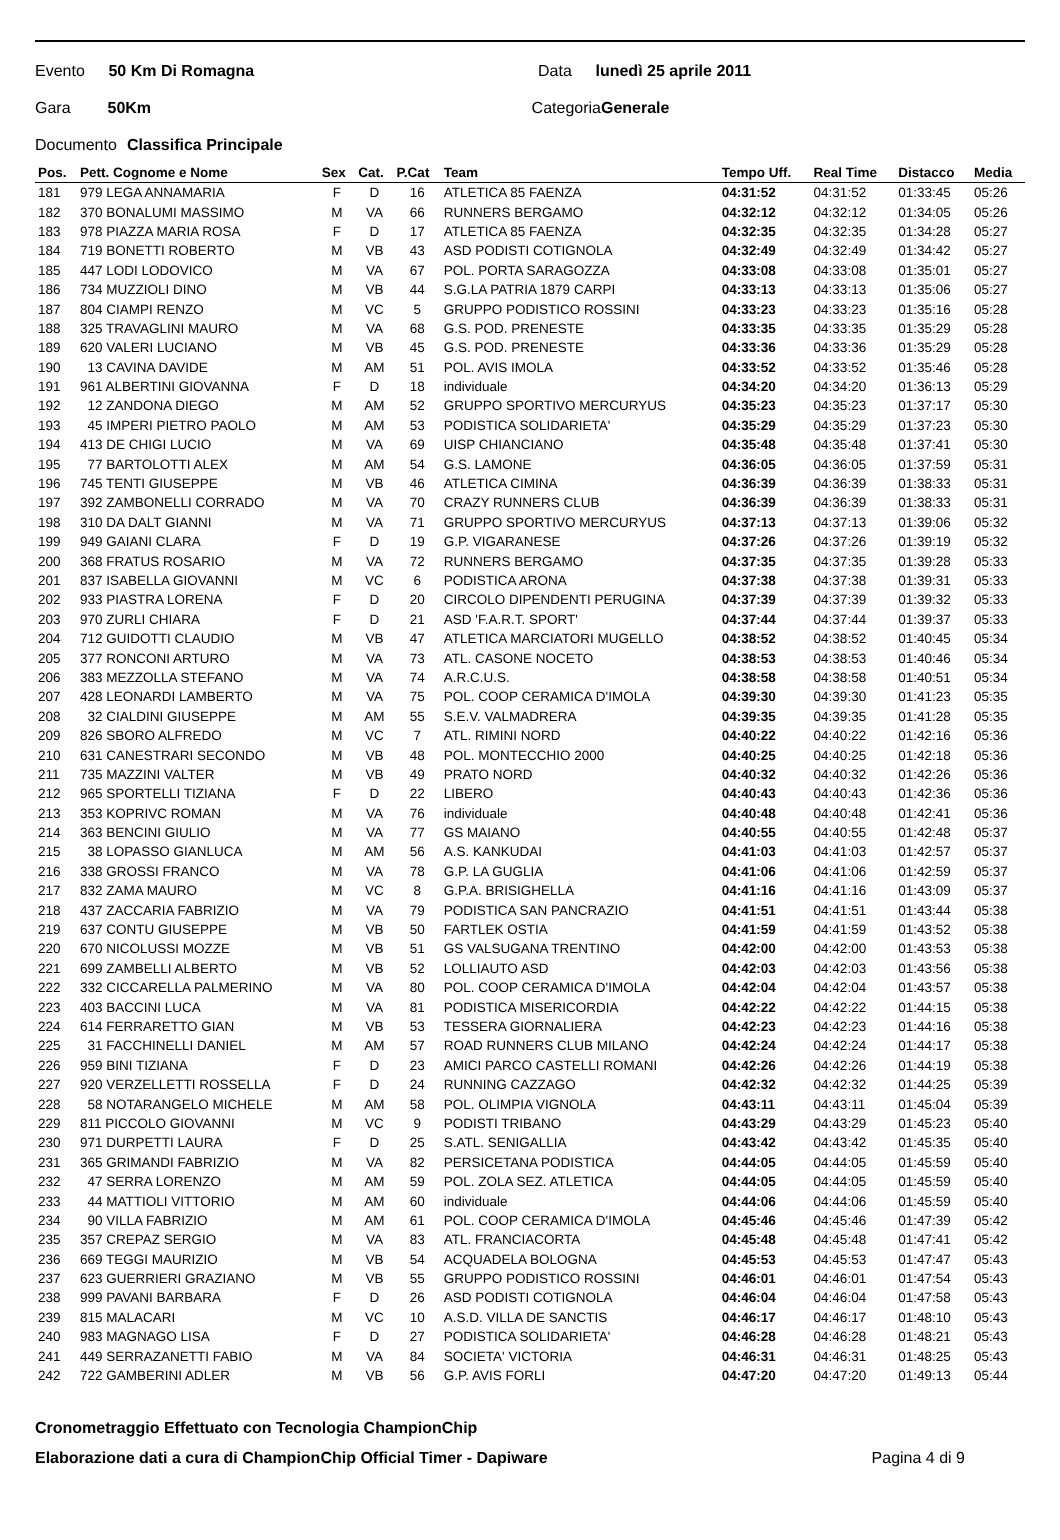Evento 50 Km Di Romagna Data lunedì 25 aprile 2011
Gara 50Km
Categoria
Generale
Documento Classifica Principale
| Pos. | Pett. Cognome e Nome | Sex | Cat. | P.Cat | Team | Tempo Uff. | Real Time | Distacco | Media |
| --- | --- | --- | --- | --- | --- | --- | --- | --- | --- |
| 181 | 979 LEGA ANNAMARIA | F | D | 16 | ATLETICA 85 FAENZA | 04:31:52 | 04:31:52 | 01:33:45 | 05:26 |
| 182 | 370 BONALUMI MASSIMO | M | VA | 66 | RUNNERS BERGAMO | 04:32:12 | 04:32:12 | 01:34:05 | 05:26 |
| 183 | 978 PIAZZA MARIA ROSA | F | D | 17 | ATLETICA 85 FAENZA | 04:32:35 | 04:32:35 | 01:34:28 | 05:27 |
| 184 | 719 BONETTI ROBERTO | M | VB | 43 | ASD PODISTI COTIGNOLA | 04:32:49 | 04:32:49 | 01:34:42 | 05:27 |
| 185 | 447 LODI LODOVICO | M | VA | 67 | POL. PORTA SARAGOZZA | 04:33:08 | 04:33:08 | 01:35:01 | 05:27 |
| 186 | 734 MUZZIOLI DINO | M | VB | 44 | S.G.LA PATRIA 1879 CARPI | 04:33:13 | 04:33:13 | 01:35:06 | 05:27 |
| 187 | 804 CIAMPI RENZO | M | VC | 5 | GRUPPO PODISTICO ROSSINI | 04:33:23 | 04:33:23 | 01:35:16 | 05:28 |
| 188 | 325 TRAVAGLINI MAURO | M | VA | 68 | G.S. POD. PRENESTE | 04:33:35 | 04:33:35 | 01:35:29 | 05:28 |
| 189 | 620 VALERI LUCIANO | M | VB | 45 | G.S. POD. PRENESTE | 04:33:36 | 04:33:36 | 01:35:29 | 05:28 |
| 190 | 13 CAVINA DAVIDE | M | AM | 51 | POL. AVIS IMOLA | 04:33:52 | 04:33:52 | 01:35:46 | 05:28 |
| 191 | 961 ALBERTINI GIOVANNA | F | D | 18 | individuale | 04:34:20 | 04:34:20 | 01:36:13 | 05:29 |
| 192 | 12 ZANDONA DIEGO | M | AM | 52 | GRUPPO SPORTIVO MERCURYUS | 04:35:23 | 04:35:23 | 01:37:17 | 05:30 |
| 193 | 45 IMPERI PIETRO PAOLO | M | AM | 53 | PODISTICA SOLIDARIETA' | 04:35:29 | 04:35:29 | 01:37:23 | 05:30 |
| 194 | 413 DE CHIGI LUCIO | M | VA | 69 | UISP CHIANCIANO | 04:35:48 | 04:35:48 | 01:37:41 | 05:30 |
| 195 | 77 BARTOLOTTI ALEX | M | AM | 54 | G.S. LAMONE | 04:36:05 | 04:36:05 | 01:37:59 | 05:31 |
| 196 | 745 TENTI GIUSEPPE | M | VB | 46 | ATLETICA CIMINA | 04:36:39 | 04:36:39 | 01:38:33 | 05:31 |
| 197 | 392 ZAMBONELLI CORRADO | M | VA | 70 | CRAZY RUNNERS CLUB | 04:36:39 | 04:36:39 | 01:38:33 | 05:31 |
| 198 | 310 DA DALT GIANNI | M | VA | 71 | GRUPPO SPORTIVO MERCURYUS | 04:37:13 | 04:37:13 | 01:39:06 | 05:32 |
| 199 | 949 GAIANI CLARA | F | D | 19 | G.P. VIGARANESE | 04:37:26 | 04:37:26 | 01:39:19 | 05:32 |
| 200 | 368 FRATUS ROSARIO | M | VA | 72 | RUNNERS BERGAMO | 04:37:35 | 04:37:35 | 01:39:28 | 05:33 |
| 201 | 837 ISABELLA GIOVANNI | M | VC | 6 | PODISTICA ARONA | 04:37:38 | 04:37:38 | 01:39:31 | 05:33 |
| 202 | 933 PIASTRA LORENA | F | D | 20 | CIRCOLO DIPENDENTI PERUGINA | 04:37:39 | 04:37:39 | 01:39:32 | 05:33 |
| 203 | 970 ZURLI CHIARA | F | D | 21 | ASD 'F.A.R.T. SPORT' | 04:37:44 | 04:37:44 | 01:39:37 | 05:33 |
| 204 | 712 GUIDOTTI CLAUDIO | M | VB | 47 | ATLETICA MARCIATORI MUGELLO | 04:38:52 | 04:38:52 | 01:40:45 | 05:34 |
| 205 | 377 RONCONI ARTURO | M | VA | 73 | ATL. CASONE NOCETO | 04:38:53 | 04:38:53 | 01:40:46 | 05:34 |
| 206 | 383 MEZZOLLA STEFANO | M | VA | 74 | A.R.C.U.S. | 04:38:58 | 04:38:58 | 01:40:51 | 05:34 |
| 207 | 428 LEONARDI LAMBERTO | M | VA | 75 | POL. COOP CERAMICA D'IMOLA | 04:39:30 | 04:39:30 | 01:41:23 | 05:35 |
| 208 | 32 CIALDINI GIUSEPPE | M | AM | 55 | S.E.V. VALMADRERA | 04:39:35 | 04:39:35 | 01:41:28 | 05:35 |
| 209 | 826 SBORO ALFREDO | M | VC | 7 | ATL. RIMINI NORD | 04:40:22 | 04:40:22 | 01:42:16 | 05:36 |
| 210 | 631 CANESTRARI SECONDO | M | VB | 48 | POL. MONTECCHIO 2000 | 04:40:25 | 04:40:25 | 01:42:18 | 05:36 |
| 211 | 735 MAZZINI VALTER | M | VB | 49 | PRATO NORD | 04:40:32 | 04:40:32 | 01:42:26 | 05:36 |
| 212 | 965 SPORTELLI TIZIANA | F | D | 22 | LIBERO | 04:40:43 | 04:40:43 | 01:42:36 | 05:36 |
| 213 | 353 KOPRIVC ROMAN | M | VA | 76 | individuale | 04:40:48 | 04:40:48 | 01:42:41 | 05:36 |
| 214 | 363 BENCINI GIULIO | M | VA | 77 | GS MAIANO | 04:40:55 | 04:40:55 | 01:42:48 | 05:37 |
| 215 | 38 LOPASSO GIANLUCA | M | AM | 56 | A.S. KANKUDAI | 04:41:03 | 04:41:03 | 01:42:57 | 05:37 |
| 216 | 338 GROSSI FRANCO | M | VA | 78 | G.P. LA GUGLIA | 04:41:06 | 04:41:06 | 01:42:59 | 05:37 |
| 217 | 832 ZAMA MAURO | M | VC | 8 | G.P.A. BRISIGHELLA | 04:41:16 | 04:41:16 | 01:43:09 | 05:37 |
| 218 | 437 ZACCARIA FABRIZIO | M | VA | 79 | PODISTICA SAN PANCRAZIO | 04:41:51 | 04:41:51 | 01:43:44 | 05:38 |
| 219 | 637 CONTU GIUSEPPE | M | VB | 50 | FARTLEK OSTIA | 04:41:59 | 04:41:59 | 01:43:52 | 05:38 |
| 220 | 670 NICOLUSSI MOZZE | M | VB | 51 | GS VALSUGANA TRENTINO | 04:42:00 | 04:42:00 | 01:43:53 | 05:38 |
| 221 | 699 ZAMBELLI ALBERTO | M | VB | 52 | LOLLIAUTO ASD | 04:42:03 | 04:42:03 | 01:43:56 | 05:38 |
| 222 | 332 CICCARELLA PALMERINO | M | VA | 80 | POL. COOP CERAMICA D'IMOLA | 04:42:04 | 04:42:04 | 01:43:57 | 05:38 |
| 223 | 403 BACCINI LUCA | M | VA | 81 | PODISTICA MISERICORDIA | 04:42:22 | 04:42:22 | 01:44:15 | 05:38 |
| 224 | 614 FERRARETTO GIAN | M | VB | 53 | TESSERA GIORNALIERA | 04:42:23 | 04:42:23 | 01:44:16 | 05:38 |
| 225 | 31 FACCHINELLI DANIEL | M | AM | 57 | ROAD RUNNERS CLUB MILANO | 04:42:24 | 04:42:24 | 01:44:17 | 05:38 |
| 226 | 959 BINI TIZIANA | F | D | 23 | AMICI PARCO CASTELLI ROMANI | 04:42:26 | 04:42:26 | 01:44:19 | 05:38 |
| 227 | 920 VERZELLETTI ROSSELLA | F | D | 24 | RUNNING CAZZAGO | 04:42:32 | 04:42:32 | 01:44:25 | 05:39 |
| 228 | 58 NOTARANGELO MICHELE | M | AM | 58 | POL. OLIMPIA VIGNOLA | 04:43:11 | 04:43:11 | 01:45:04 | 05:39 |
| 229 | 811 PICCOLO GIOVANNI | M | VC | 9 | PODISTI TRIBANO | 04:43:29 | 04:43:29 | 01:45:23 | 05:40 |
| 230 | 971 DURPETTI LAURA | F | D | 25 | S.ATL. SENIGALLIA | 04:43:42 | 04:43:42 | 01:45:35 | 05:40 |
| 231 | 365 GRIMANDI FABRIZIO | M | VA | 82 | PERSICETANA PODISTICA | 04:44:05 | 04:44:05 | 01:45:59 | 05:40 |
| 232 | 47 SERRA LORENZO | M | AM | 59 | POL. ZOLA SEZ. ATLETICA | 04:44:05 | 04:44:05 | 01:45:59 | 05:40 |
| 233 | 44 MATTIOLI VITTORIO | M | AM | 60 | individuale | 04:44:06 | 04:44:06 | 01:45:59 | 05:40 |
| 234 | 90 VILLA FABRIZIO | M | AM | 61 | POL. COOP CERAMICA D'IMOLA | 04:45:46 | 04:45:46 | 01:47:39 | 05:42 |
| 235 | 357 CREPAZ SERGIO | M | VA | 83 | ATL. FRANCIACORTA | 04:45:48 | 04:45:48 | 01:47:41 | 05:42 |
| 236 | 669 TEGGI MAURIZIO | M | VB | 54 | ACQUADELA BOLOGNA | 04:45:53 | 04:45:53 | 01:47:47 | 05:43 |
| 237 | 623 GUERRIERI GRAZIANO | M | VB | 55 | GRUPPO PODISTICO ROSSINI | 04:46:01 | 04:46:01 | 01:47:54 | 05:43 |
| 238 | 999 PAVANI BARBARA | F | D | 26 | ASD PODISTI COTIGNOLA | 04:46:04 | 04:46:04 | 01:47:58 | 05:43 |
| 239 | 815 MALACARI | M | VC | 10 | A.S.D. VILLA DE SANCTIS | 04:46:17 | 04:46:17 | 01:48:10 | 05:43 |
| 240 | 983 MAGNAGO LISA | F | D | 27 | PODISTICA SOLIDARIETA' | 04:46:28 | 04:46:28 | 01:48:21 | 05:43 |
| 241 | 449 SERRAZANETTI FABIO | M | VA | 84 | SOCIETA' VICTORIA | 04:46:31 | 04:46:31 | 01:48:25 | 05:43 |
| 242 | 722 GAMBERINI ADLER | M | VB | 56 | G.P. AVIS FORLI | 04:47:20 | 04:47:20 | 01:49:13 | 05:44 |
Cronometraggio Effettuato con Tecnologia ChampionChip
Elaborazione dati a cura di ChampionChip Official Timer - Dapiware Pagina 4 di 9